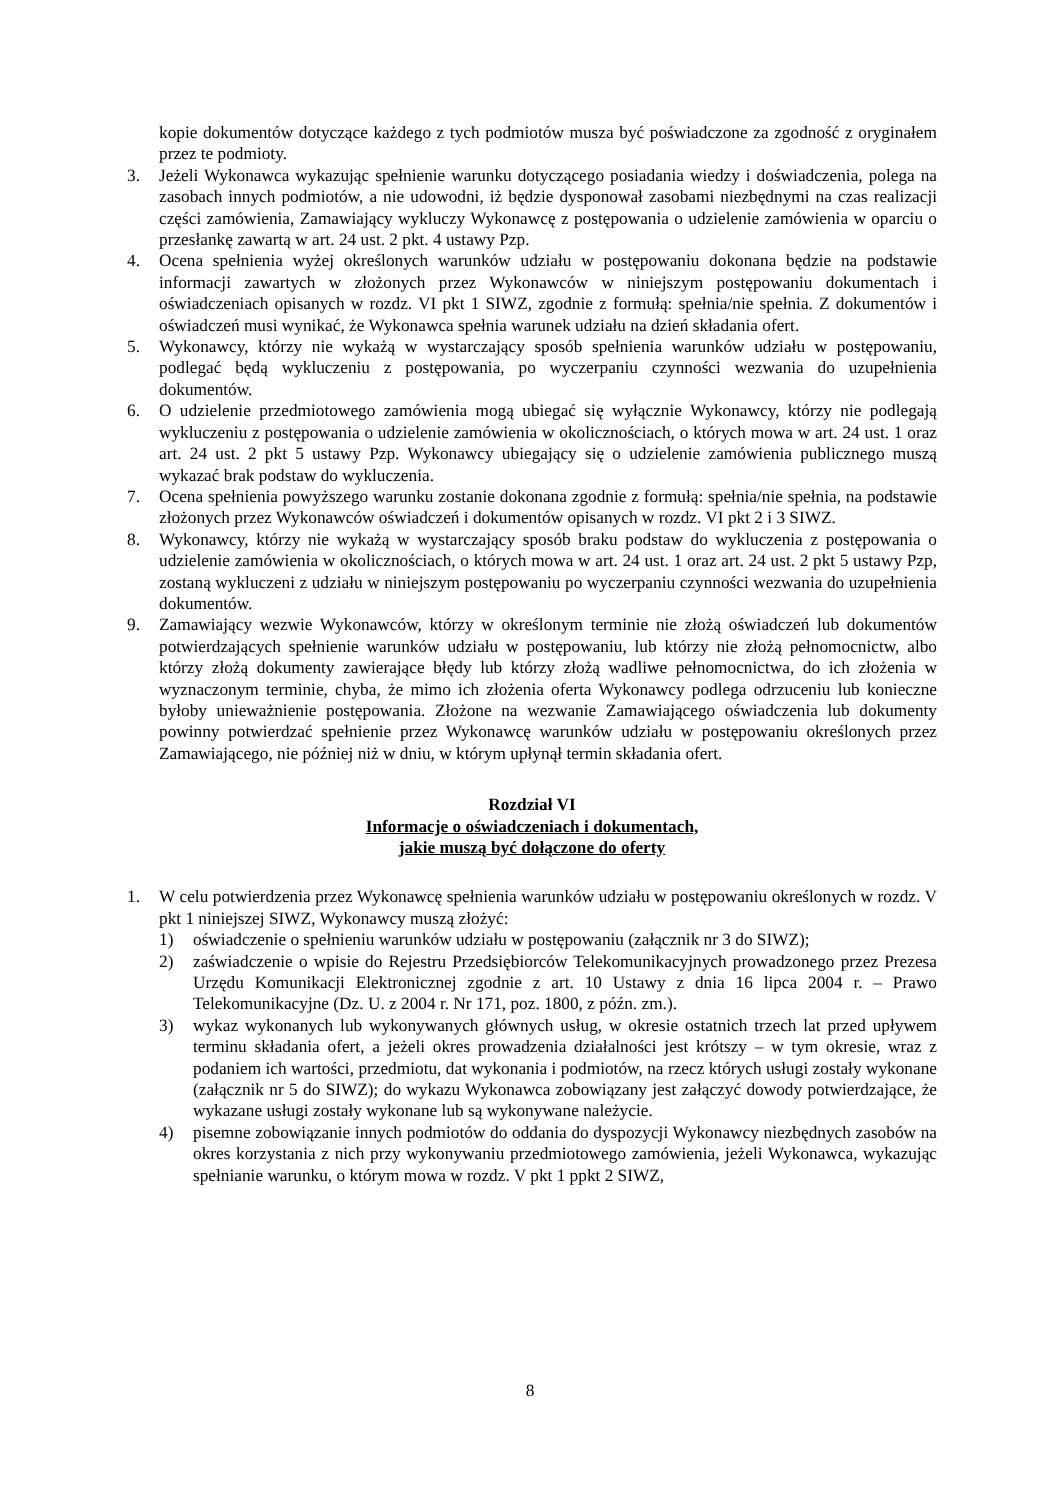kopie dokumentów dotyczące każdego z tych podmiotów musza być poświadczone za zgodność z oryginałem przez te podmioty.
3. Jeżeli Wykonawca wykazując spełnienie warunku dotyczącego posiadania wiedzy i doświadczenia, polega na zasobach innych podmiotów, a nie udowodni, iż będzie dysponował zasobami niezbędnymi na czas realizacji części zamówienia, Zamawiający wykluczy Wykonawcę z postępowania o udzielenie zamówienia w oparciu o przesłankę zawartą w art. 24 ust. 2 pkt. 4 ustawy Pzp.
4. Ocena spełnienia wyżej określonych warunków udziału w postępowaniu dokonana będzie na podstawie informacji zawartych w złożonych przez Wykonawców w niniejszym postępowaniu dokumentach i oświadczeniach opisanych w rozdz. VI pkt 1 SIWZ, zgodnie z formułą: spełnia/nie spełnia. Z dokumentów i oświadczeń musi wynikać, że Wykonawca spełnia warunek udziału na dzień składania ofert.
5. Wykonawcy, którzy nie wykażą w wystarczający sposób spełnienia warunków udziału w postępowaniu, podlegać będą wykluczeniu z postępowania, po wyczerpaniu czynności wezwania do uzupełnienia dokumentów.
6. O udzielenie przedmiotowego zamówienia mogą ubiegać się wyłącznie Wykonawcy, którzy nie podlegają wykluczeniu z postępowania o udzielenie zamówienia w okolicznościach, o których mowa w art. 24 ust. 1 oraz art. 24 ust. 2 pkt 5 ustawy Pzp. Wykonawcy ubiegający się o udzielenie zamówienia publicznego muszą wykazać brak podstaw do wykluczenia.
7. Ocena spełnienia powyższego warunku zostanie dokonana zgodnie z formułą: spełnia/nie spełnia, na podstawie złożonych przez Wykonawców oświadczeń i dokumentów opisanych w rozdz. VI pkt 2 i 3 SIWZ.
8. Wykonawcy, którzy nie wykażą w wystarczający sposób braku podstaw do wykluczenia z postępowania o udzielenie zamówienia w okolicznościach, o których mowa w art. 24 ust. 1 oraz art. 24 ust. 2 pkt 5 ustawy Pzp, zostaną wykluczeni z udziału w niniejszym postępowaniu po wyczerpaniu czynności wezwania do uzupełnienia dokumentów.
9. Zamawiający wezwie Wykonawców, którzy w określonym terminie nie złożą oświadczeń lub dokumentów potwierdzających spełnienie warunków udziału w postępowaniu, lub którzy nie złożą pełnomocnictw, albo którzy złożą dokumenty zawierające błędy lub którzy złożą wadliwe pełnomocnictwa, do ich złożenia w wyznaczonym terminie, chyba, że mimo ich złożenia oferta Wykonawcy podlega odrzuceniu lub konieczne byłoby unieważnienie postępowania. Złożone na wezwanie Zamawiającego oświadczenia lub dokumenty powinny potwierdzać spełnienie przez Wykonawcę warunków udziału w postępowaniu określonych przez Zamawiającego, nie później niż w dniu, w którym upłynął termin składania ofert.
Rozdział VI
Informacje o oświadczeniach i dokumentach,
jakie muszą być dołączone do oferty
1. W celu potwierdzenia przez Wykonawcę spełnienia warunków udziału w postępowaniu określonych w rozdz. V pkt 1 niniejszej SIWZ, Wykonawcy muszą złożyć:
1) oświadczenie o spełnieniu warunków udziału w postępowaniu (załącznik nr 3 do SIWZ);
2) zaświadczenie o wpisie do Rejestru Przedsiębiorców Telekomunikacyjnych prowadzonego przez Prezesa Urzędu Komunikacji Elektronicznej zgodnie z art. 10 Ustawy z dnia 16 lipca 2004 r. – Prawo Telekomunikacyjne (Dz. U. z 2004 r. Nr 171, poz. 1800, z późn. zm.).
3) wykaz wykonanych lub wykonywanych głównych usług, w okresie ostatnich trzech lat przed upływem terminu składania ofert, a jeżeli okres prowadzenia działalności jest krótszy – w tym okresie, wraz z podaniem ich wartości, przedmiotu, dat wykonania i podmiotów, na rzecz których usługi zostały wykonane (załącznik nr 5 do SIWZ); do wykazu Wykonawca zobowiązany jest załączyć dowody potwierdzające, że wykazane usługi zostały wykonane lub są wykonywane należycie.
4) pisemne zobowiązanie innych podmiotów do oddania do dyspozycji Wykonawcy niezbędnych zasobów na okres korzystania z nich przy wykonywaniu przedmiotowego zamówienia, jeżeli Wykonawca, wykazując spełnianie warunku, o którym mowa w rozdz. V pkt 1 ppkt 2 SIWZ,
8